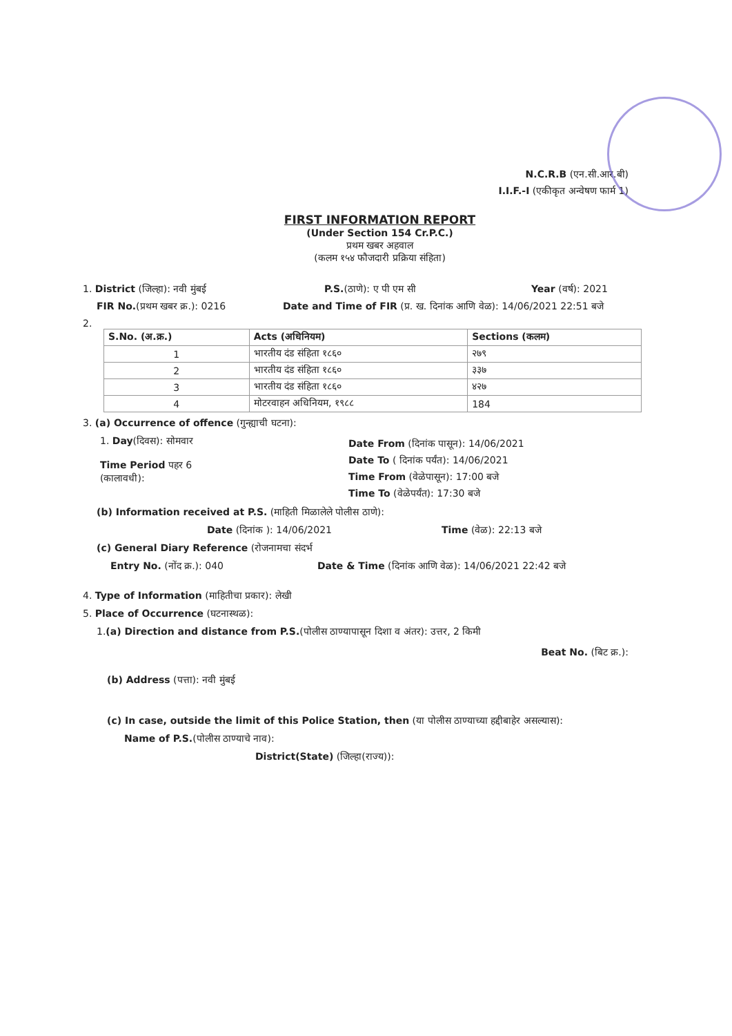N.C.R.B (एन.सी.आर.बी)
I.I.F.-I (एकीकृत अन्वेषण फार्म 1)
FIRST INFORMATION REPORT
(Under Section 154 Cr.P.C.)
प्रथम खबर अहवाल
(कलम १५४ फौजदारी प्रक्रिया संहिता)
1. District (जिल्हा): नवी मुंबई P.S.(ठाणे): ए पी एम सी Year (वर्ष): 2021
FIR No.(प्रथम खबर क्र.): 0216 Date and Time of FIR (प्र. ख. दिनांक आणि वेळ): 14/06/2021 22:51 बजे
2.
| S.No. (अ.क्र.) | Acts (अधिनियम) | Sections (कलम) |
| --- | --- | --- |
| 1 | भारतीय दंड संहिता १८६० | २७९ |
| 2 | भारतीय दंड संहिता १८६० | ३३७ |
| 3 | भारतीय दंड संहिता १८६० | ४२७ |
| 4 | मोटरवाहन अधिनियम, १९८८ | 184 |
3. (a) Occurrence of offence (गुन्ह्याची घटना):
1. Day(दिवस): सोमवार
Time Period पहर 6
(कालावधी):
Date From (दिनांक पासून): 14/06/2021
Date To ( दिनांक पर्यंत): 14/06/2021
Time From (वेळेपासून): 17:00 बजे
Time To (वेळेपर्यंत): 17:30 बजे
(b) Information received at P.S. (माहिती मिळालेले पोलीस ठाणे):
Date (दिनांक ): 14/06/2021 Time (वेळ): 22:13 बजे
(c) General Diary Reference (रोजनामचा संदर्भ
Entry No. (नोंद क्र.): 040 Date & Time (दिनांक आणि वेळ): 14/06/2021 22:42 बजे
4. Type of Information (माहितीचा प्रकार): लेखी
5. Place of Occurrence (घटनास्थळ):
1.(a) Direction and distance from P.S.(पोलीस ठाण्यापासून दिशा व अंतर): उत्तर, 2 किमी
Beat No. (बिट क्र.):
(b) Address (पत्ता): नवी मुंबई
(c) In case, outside the limit of this Police Station, then (या पोलीस ठाण्याच्या हद्दीबाहेर असल्यास):
Name of P.S.(पोलीस ठाण्याचे नाव):
District(State) (जिल्हा(राज्य)):